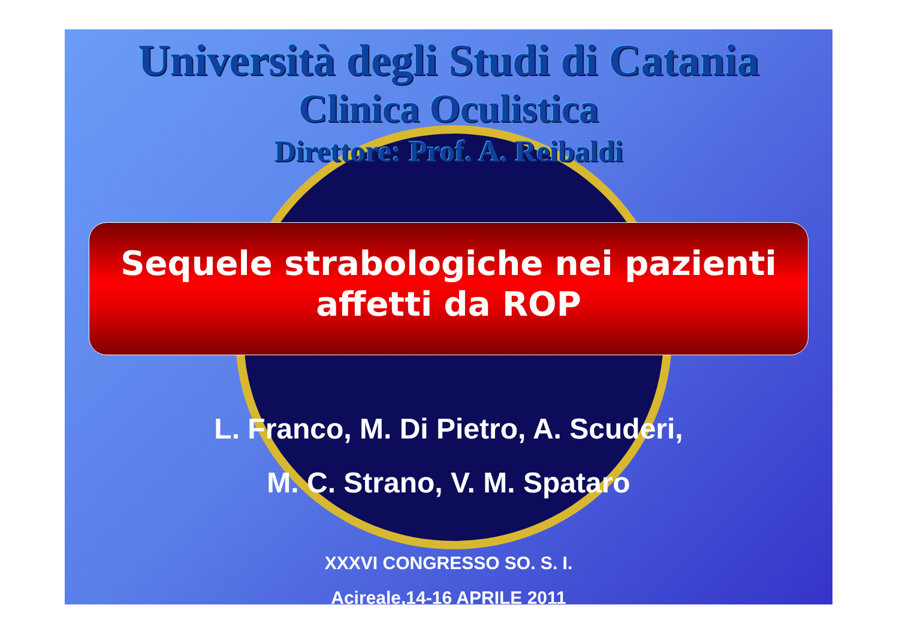Università degli Studi di Catania
Clinica Oculistica
Direttore: Prof. A. Reibaldi
Sequele strabologiche nei pazienti
affetti da ROP
L. Franco, M. Di Pietro, A. Scuderi,
M. C. Strano, V. M. Spataro
XXXVI CONGRESSO SO. S. I.
Acireale,14-16 APRILE 2011